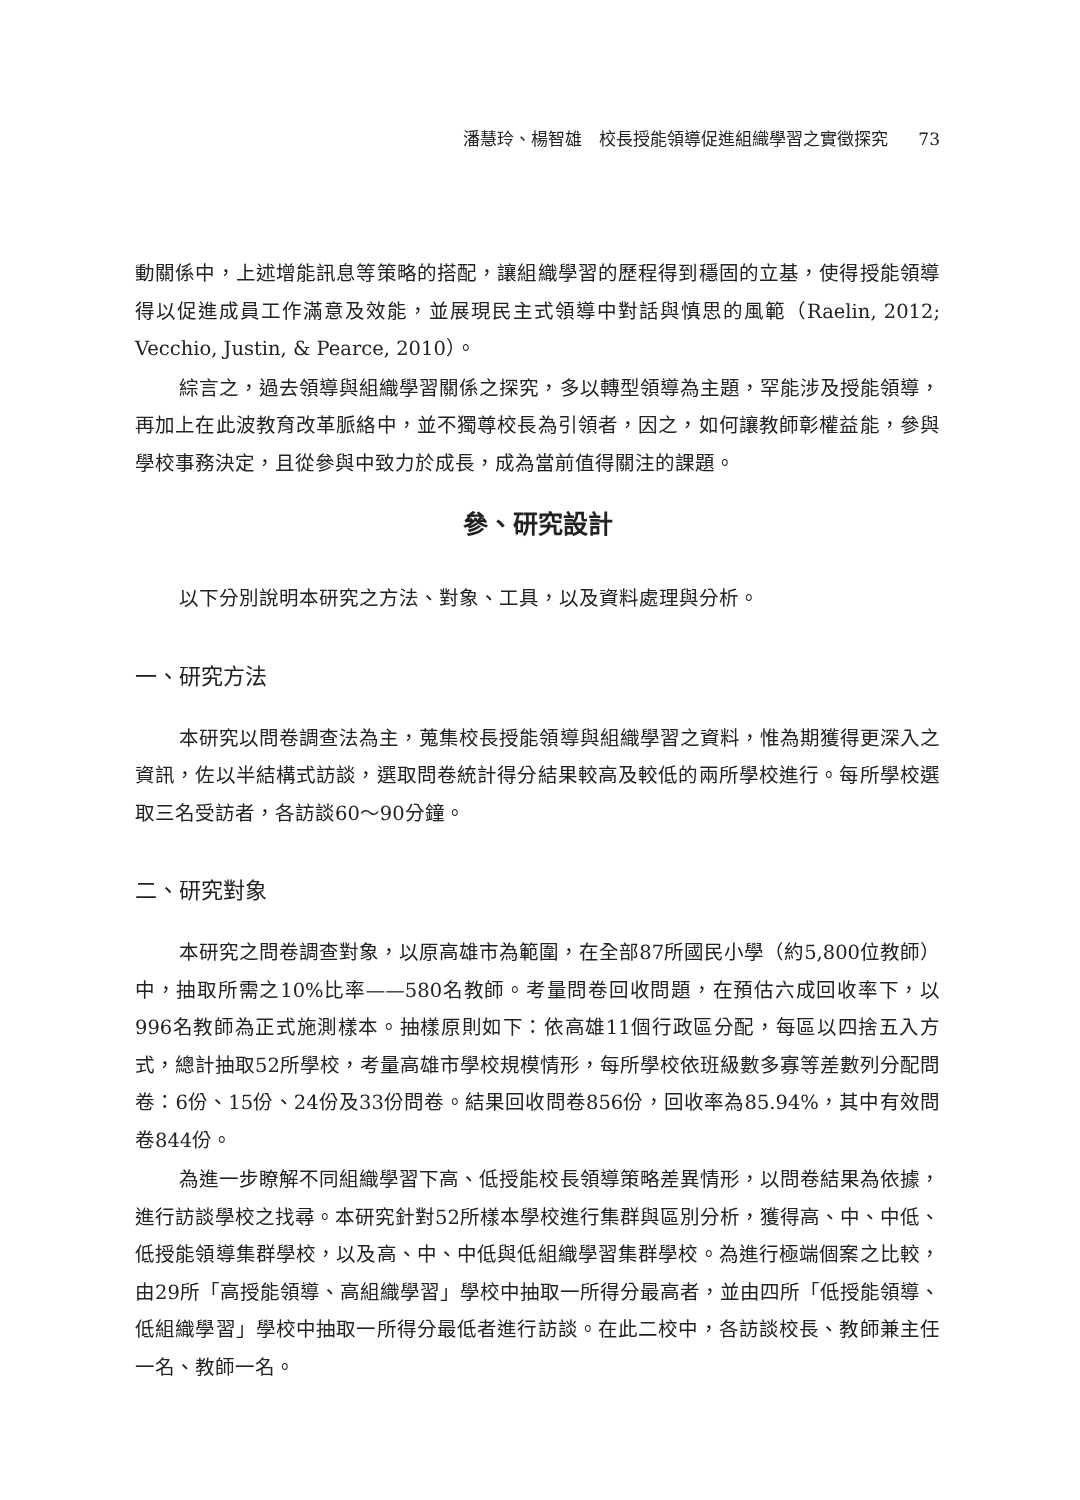潘慧玲、楊智雄　校長授能領導促進組織學習之實徵探究 73
動關係中，上述增能訊息等策略的搭配，讓組織學習的歷程得到穩固的立基，使得授能領導得以促進成員工作滿意及效能，並展現民主式領導中對話與慎思的風範（Raelin, 2012; Vecchio, Justin, & Pearce, 2010）。
綜言之，過去領導與組織學習關係之探究，多以轉型領導為主題，罕能涉及授能領導，再加上在此波教育改革脈絡中，並不獨尊校長為引領者，因之，如何讓教師彰權益能，參與學校事務決定，且從參與中致力於成長，成為當前值得關注的課題。
參、研究設計
以下分別說明本研究之方法、對象、工具，以及資料處理與分析。
一、研究方法
本研究以問卷調查法為主，蒐集校長授能領導與組織學習之資料，惟為期獲得更深入之資訊，佐以半結構式訪談，選取問卷統計得分結果較高及較低的兩所學校進行。每所學校選取三名受訪者，各訪談60～90分鐘。
二、研究對象
本研究之問卷調查對象，以原高雄市為範圍，在全部87所國民小學（約5,800位教師）中，抽取所需之10%比率——580名教師。考量問卷回收問題，在預估六成回收率下，以996名教師為正式施測樣本。抽樣原則如下：依高雄11個行政區分配，每區以四捨五入方式，總計抽取52所學校，考量高雄市學校規模情形，每所學校依班級數多寡等差數列分配問卷：6份、15份、24份及33份問卷。結果回收問卷856份，回收率為85.94%，其中有效問卷844份。
為進一步瞭解不同組織學習下高、低授能校長領導策略差異情形，以問卷結果為依據，進行訪談學校之找尋。本研究針對52所樣本學校進行集群與區別分析，獲得高、中、中低、低授能領導集群學校，以及高、中、中低與低組織學習集群學校。為進行極端個案之比較，由29所「高授能領導、高組織學習」學校中抽取一所得分最高者，並由四所「低授能領導、低組織學習」學校中抽取一所得分最低者進行訪談。在此二校中，各訪談校長、教師兼主任一名、教師一名。